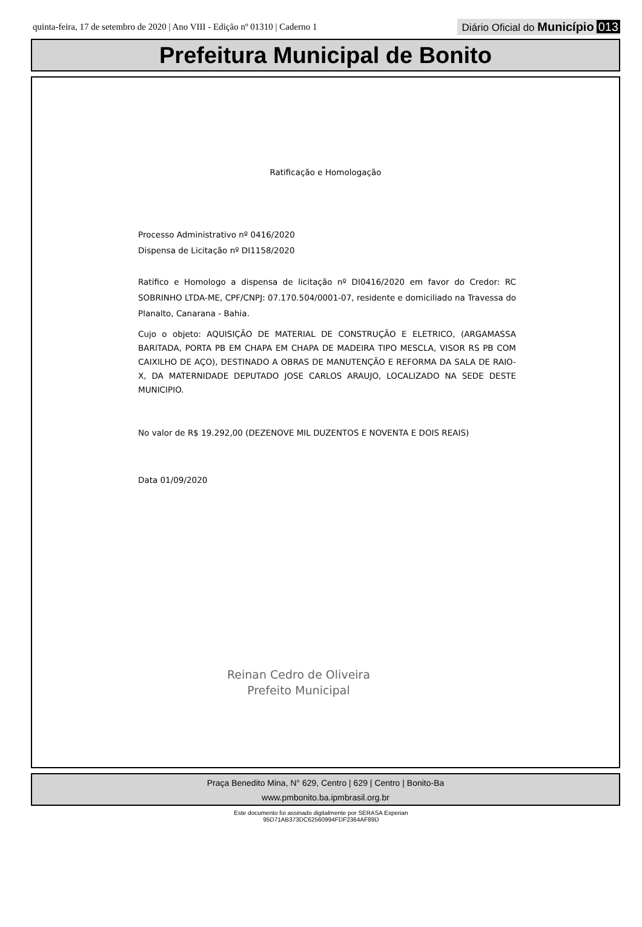quinta-feira, 17 de setembro de 2020 | Ano VIII - Edição nº 01310 | Caderno 1 Diário Oficial do Município 013
Prefeitura Municipal de Bonito
Ratificação e Homologação
Processo Administrativo nº 0416/2020
Dispensa de Licitação nº DI1158/2020
Ratifico e Homologo a dispensa de licitação nº DI0416/2020 em favor do Credor: RC SOBRINHO LTDA-ME, CPF/CNPJ: 07.170.504/0001-07, residente e domiciliado na Travessa do Planalto, Canarana - Bahia.
Cujo o objeto: AQUISIÇÃO DE MATERIAL DE CONSTRUÇÃO E ELETRICO, (ARGAMASSA BARITADA, PORTA PB EM CHAPA EM CHAPA DE MADEIRA TIPO MESCLA, VISOR RS PB COM CAIXILHO DE AÇO), DESTINADO A OBRAS DE MANUTENÇÃO E REFORMA DA SALA DE RAIO-X, DA MATERNIDADE DEPUTADO JOSE CARLOS ARAUJO, LOCALIZADO NA SEDE DESTE MUNICIPIO.
No valor de R$ 19.292,00 (DEZENOVE MIL DUZENTOS E NOVENTA E DOIS REAIS)
Data 01/09/2020
Reinan Cedro de Oliveira
Prefeito Municipal
Praça Benedito Mina, N° 629, Centro | 629 | Centro | Bonito-Ba
www.pmbonito.ba.ipmbrasil.org.br
Este documento foi assinado digitalmente por SERASA Experian
95D71AB373DC62560994FDF2364AF89D